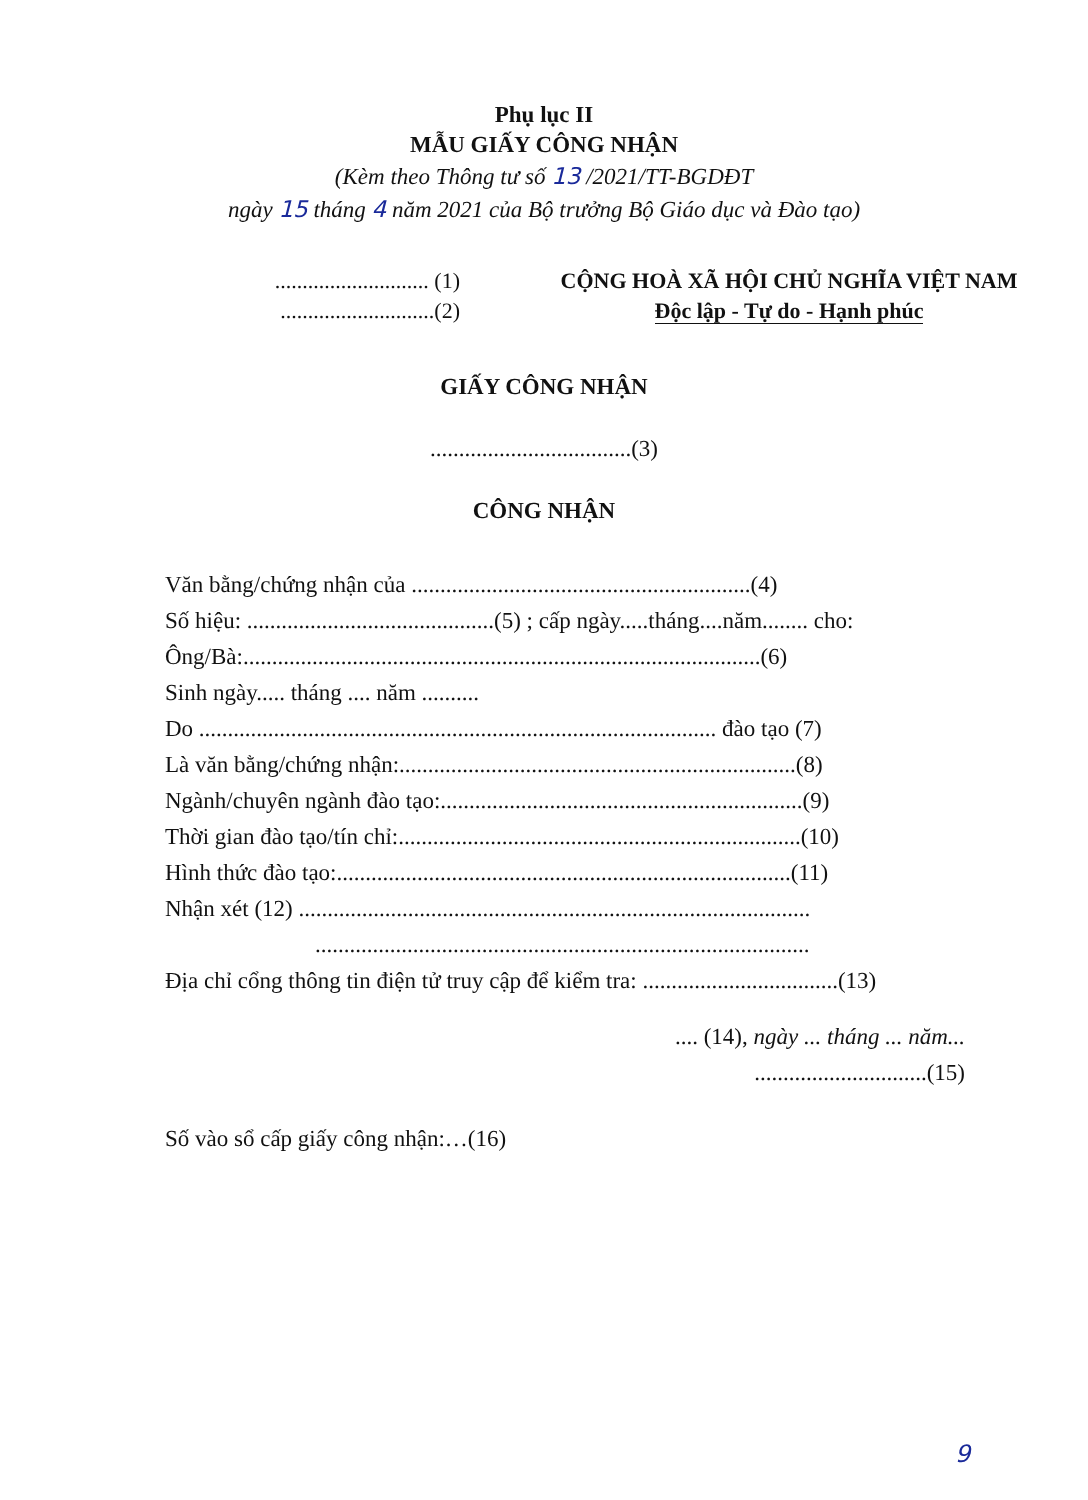Phụ lục II
MẪU GIẤY CÔNG NHẬN
(Kèm theo Thông tư số 13 /2021/TT-BGDĐT
ngày 15 tháng 4 năm 2021 của Bộ trưởng Bộ Giáo dục và Đào tạo)
............................ (1)
............................(2)
CỘNG HOÀ XÃ HỘI CHỦ NGHĨA VIỆT NAM
Độc lập - Tự do - Hạnh phúc
GIẤY CÔNG NHẬN
...................................(3)
CÔNG NHẬN
Văn bằng/chứng nhận của ...........................................................(4)
Số hiệu: ...........................................(5) ; cấp ngày.....tháng....năm........ cho:
Ông/Bà:..........................................................................................(6)
Sinh ngày..... tháng .... năm ..........
Do .......................................................................................... đào tạo (7)
Là văn bằng/chứng nhận:.....................................................................(8)
Ngành/chuyên ngành đào tạo:...............................................................(9)
Thời gian đào tạo/tín chỉ:......................................................................(10)
Hình thức đào tạo:...............................................................................(11)
Nhận xét (12) .........................................................................................
......................................................................................
Địa chỉ cổng thông tin điện tử truy cập để kiểm tra: ..................................(13)
.... (14), ngày ... tháng ... năm...
..............................(15)
Số vào sổ cấp giấy công nhận:…(16)
9